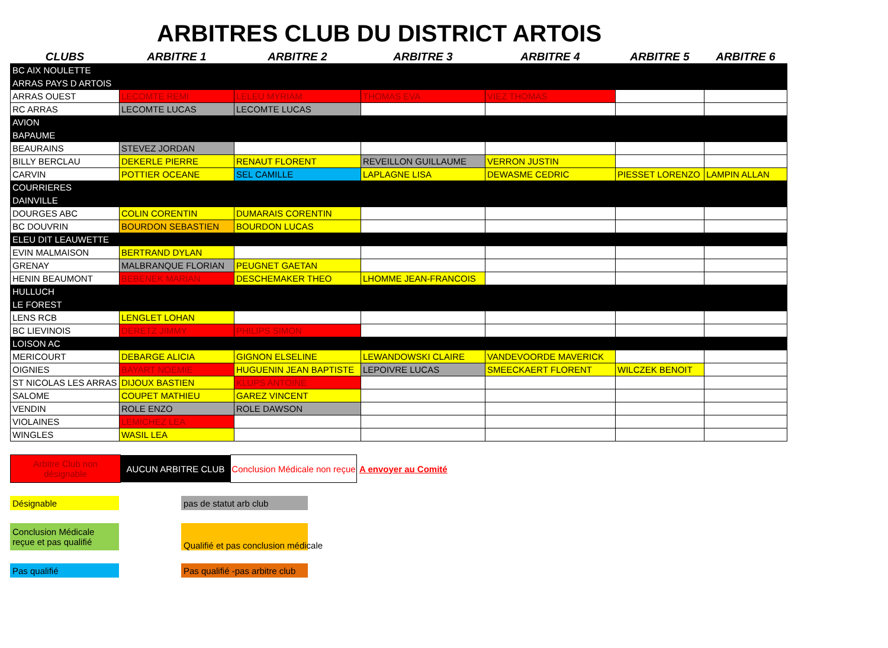ARBITRES CLUB DU DISTRICT ARTOIS
| CLUBS | ARBITRE 1 | ARBITRE 2 | ARBITRE 3 | ARBITRE 4 | ARBITRE 5 | ARBITRE 6 |
| --- | --- | --- | --- | --- | --- | --- |
| BC AIX NOULETTE | | | | | | |
| ARRAS PAYS D ARTOIS | | | | | | |
| ARRAS OUEST | LECOMTE REMI | LELEU MYRIAM | THOMAS EVA | VIEZ THOMAS | | |
| RC ARRAS | LECOMTE LUCAS | LECOMTE LUCAS | | | | |
| AVION | | | | | | |
| BAPAUME | | | | | | |
| BEAURAINS | STEVEZ JORDAN | | | | | |
| BILLY BERCLAU | DEKERLE PIERRE | RENAUT FLORENT | REVEILLON GUILLAUME | VERRON JUSTIN | | |
| CARVIN | POTTIER OCEANE | SEL CAMILLE | LAPLAGNE LISA | DEWASME CEDRIC | PIESSET LORENZO | LAMPIN ALLAN |
| COURRIERES | | | | | | |
| DAINVILLE | | | | | | |
| DOURGES ABC | COLIN CORENTIN | DUMARAIS CORENTIN | | | | |
| BC DOUVRIN | BOURDON SEBASTIEN | BOURDON LUCAS | | | | |
| ELEU DIT LEAUWETTE | | | | | | |
| EVIN MALMAISON | BERTRAND DYLAN | | | | | |
| GRENAY | MALBRANQUE FLORIAN | PEUGNET GAETAN | | | | |
| HENIN BEAUMONT | BEBENEK MARIAN | DESCHEMAKER THEO | LHOMME JEAN-FRANCOIS | | | |
| HULLUCH | | | | | | |
| LE FOREST | | | | | | |
| LENS RCB | LENGLET LOHAN | | | | | |
| BC LIEVINOIS | DERETZ JIMMY | PHILIPS SIMON | | | | |
| LOISON AC | | | | | | |
| MERICOURT | DEBARGE ALICIA | GIGNON ELSELINE | LEWANDOWSKI CLAIRE | VANDEVOORDE MAVERICK | | |
| OIGNIES | BAYART NOEMIE | HUGUENIN JEAN BAPTISTE | LEPOIVRE LUCAS | SMEECKAERT FLORENT | WILCZEK BENOIT | |
| ST NICOLAS LES ARRAS | DIJOUX BASTIEN | KLUPS ANTOINE | | | | |
| SALOME | COUPET MATHIEU | GAREZ VINCENT | | | | |
| VENDIN | ROLE ENZO | ROLE DAWSON | | | | |
| VIOLAINES | LEMICHEZ LEA | | | | | |
| WINGLES | WASIL LEA | | | | | |
Arbitre Club non désignable
AUCUN ARBITRE CLUB
Conclusion Médicale non reçue
A envoyer au Comité
Désignable pas de statut arb club
Conclusion Médicale reçue et pas qualifié
Qualifié et pas conclusion médicale
Pas qualifié
Pas qualifié -pas arbitre club